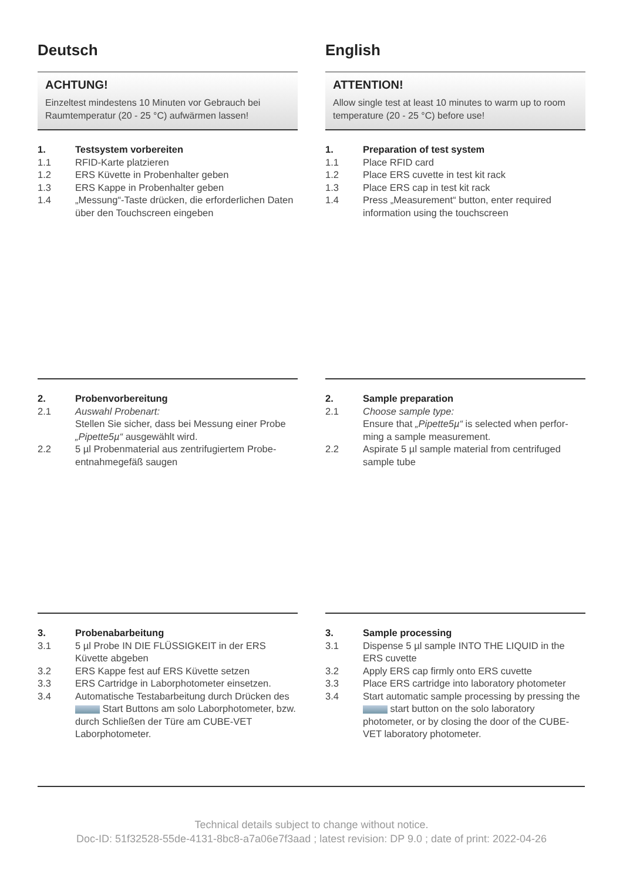Deutsch
ACHTUNG!
Einzeltest mindestens 10 Minuten vor Gebrauch bei Raumtemperatur (20 - 25 °C) aufwärmen lassen!
1. Testsystem vorbereiten
1.1 RFID-Karte platzieren
1.2 ERS Küvette in Probenhalter geben
1.3 ERS Kappe in Probenhalter geben
1.4 „Messung“-Taste drücken, die erforderlichen Daten über den Touchscreen eingeben
2. Probenvorbereitung
2.1 Auswahl Probenart:
Stellen Sie sicher, dass bei Messung einer Probe „Pipette5µ“ ausgewählt wird.
2.2 5 µl Probenmaterial aus zentrifugiertem Probe­entnahmegefäß saugen
3. Probenabarbeitung
3.1 5 µl Probe IN DIE FLÜSSIGKEIT in der ERS Küvette abgeben
3.2 ERS Kappe fest auf ERS Küvette setzen
3.3 ERS Cartridge in Laborphotometer einsetzen.
3.4 Automatische Testabarbeitung durch Drücken des Start Buttons am solo Laborphoto­meter, bzw. durch Schließen der Türe am CUBE-VET Laborphotometer.
English
ATTENTION!
Allow single test at least 10 minutes to warm up to room temperature (20 - 25 °C) before use!
1. Preparation of test system
1.1 Place RFID card
1.2 Place ERS cuvette in test kit rack
1.3 Place ERS cap in test kit rack
1.4 Press „Measurement“ button, enter required information using the touchscreen
2. Sample preparation
2.1 Choose sample type:
Ensure that „Pipette5µ“ is selected when perfor­ming a sample measurement.
2.2 Aspirate 5 µl sample material from centrifuged sample tube
3. Sample processing
3.1 Dispense 5 µl sample INTO THE LIQUID in the ERS cuvette
3.2 Apply ERS cap firmly onto ERS cuvette
3.3 Place ERS cartridge into laboratory photometer
3.4 Start automatic sample processing by pressing the start button on the solo laboratory photometer, or by closing the door of the CUBE-VET laboratory photometer.
Technical details subject to change without notice.
Doc-ID: 51f32528-55de-4131-8bc8-a7a06e7f3aad ; latest revision: DP 9.0 ; date of print: 2022-04-26